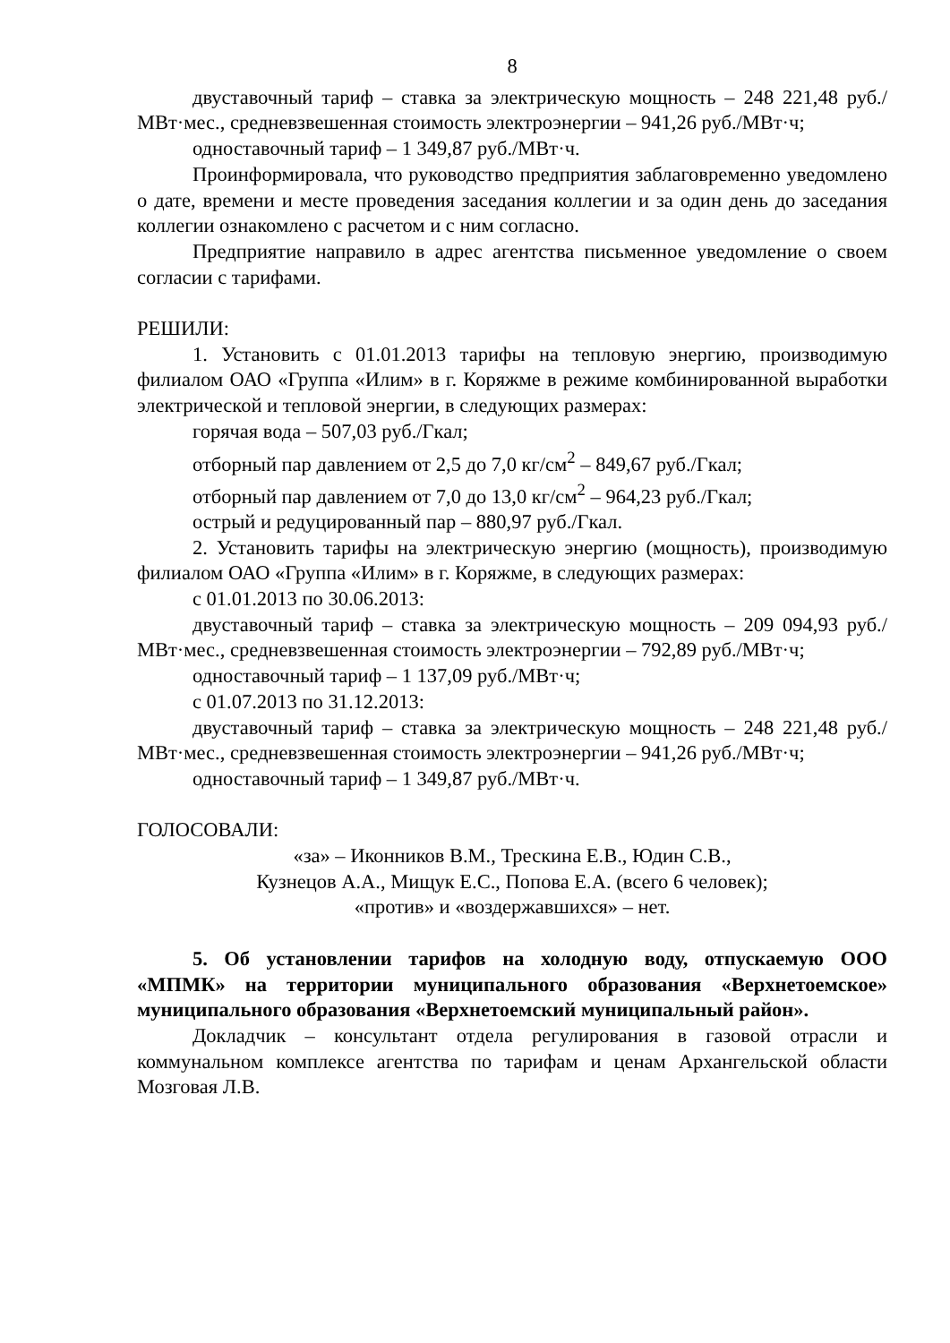8
двуставочный тариф – ставка за электрическую мощность – 248 221,48 руб./МВт·мес., средневзвешенная стоимость электроэнергии – 941,26 руб./МВт·ч;
одноставочный тариф – 1 349,87 руб./МВт·ч.
Проинформировала, что руководство предприятия заблаговременно уведомлено о дате, времени и месте проведения заседания коллегии и за один день до заседания коллегии ознакомлено с расчетом и с ним согласно.
Предприятие направило в адрес агентства письменное уведомление о своем согласии с тарифами.
РЕШИЛИ:
1. Установить с 01.01.2013 тарифы на тепловую энергию, производимую филиалом ОАО «Группа «Илим» в г. Коряжме в режиме комбинированной выработки электрической и тепловой энергии, в следующих размерах:
горячая вода – 507,03 руб./Гкал;
отборный пар давлением от 2,5 до 7,0 кг/см<sup>2</sup> – 849,67 руб./Гкал;
отборный пар давлением от 7,0 до 13,0 кг/см<sup>2</sup> – 964,23 руб./Гкал;
острый и редуцированный пар – 880,97 руб./Гкал.
2. Установить тарифы на электрическую энергию (мощность), производимую филиалом ОАО «Группа «Илим» в г. Коряжме, в следующих размерах:
с 01.01.2013 по 30.06.2013:
двуставочный тариф – ставка за электрическую мощность – 209 094,93 руб./МВт·мес., средневзвешенная стоимость электроэнергии – 792,89 руб./МВт·ч;
одноставочный тариф – 1 137,09 руб./МВт·ч;
с 01.07.2013 по 31.12.2013:
двуставочный тариф – ставка за электрическую мощность – 248 221,48 руб./МВт·мес., средневзвешенная стоимость электроэнергии – 941,26 руб./МВт·ч;
одноставочный тариф – 1 349,87 руб./МВт·ч.
ГОЛОСОВАЛИ:
«за» – Иконников В.М., Трескина Е.В., Юдин С.В.,
Кузнецов А.А., Мищук Е.С., Попова Е.А. (всего 6 человек);
«против» и «воздержавшихся» – нет.
5. Об установлении тарифов на холодную воду, отпускаемую ООО «МПМК» на территории муниципального образования «Верхнетоемское» муниципального образования «Верхнетоемский муниципальный район».
Докладчик – консультант отдела регулирования в газовой отрасли и коммунальном комплексе агентства по тарифам и ценам Архангельской области Мозговая Л.В.